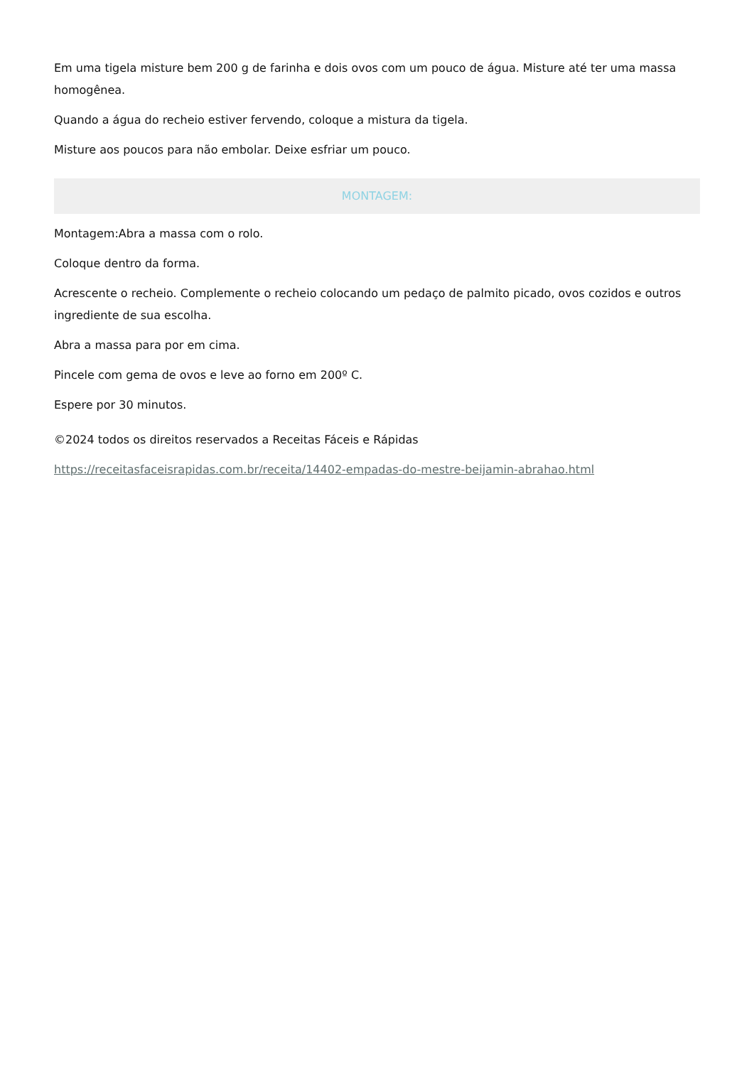Em uma tigela misture bem 200 g de farinha e dois ovos com um pouco de água. Misture até ter uma massa homogênea.
Quando a água do recheio estiver fervendo, coloque a mistura da tigela.
Misture aos poucos para não embolar. Deixe esfriar um pouco.
MONTAGEM:
Montagem:Abra a massa com o rolo.
Coloque dentro da forma.
Acrescente o recheio. Complemente o recheio colocando um pedaço de palmito picado, ovos cozidos e outros ingrediente de sua escolha.
Abra a massa para por em cima.
Pincele com gema de ovos e leve ao forno em 200º C.
Espere por 30 minutos.
©2024 todos os direitos reservados a Receitas Fáceis e Rápidas
https://receitasfaceisrapidas.com.br/receita/14402-empadas-do-mestre-beijamin-abrahao.html